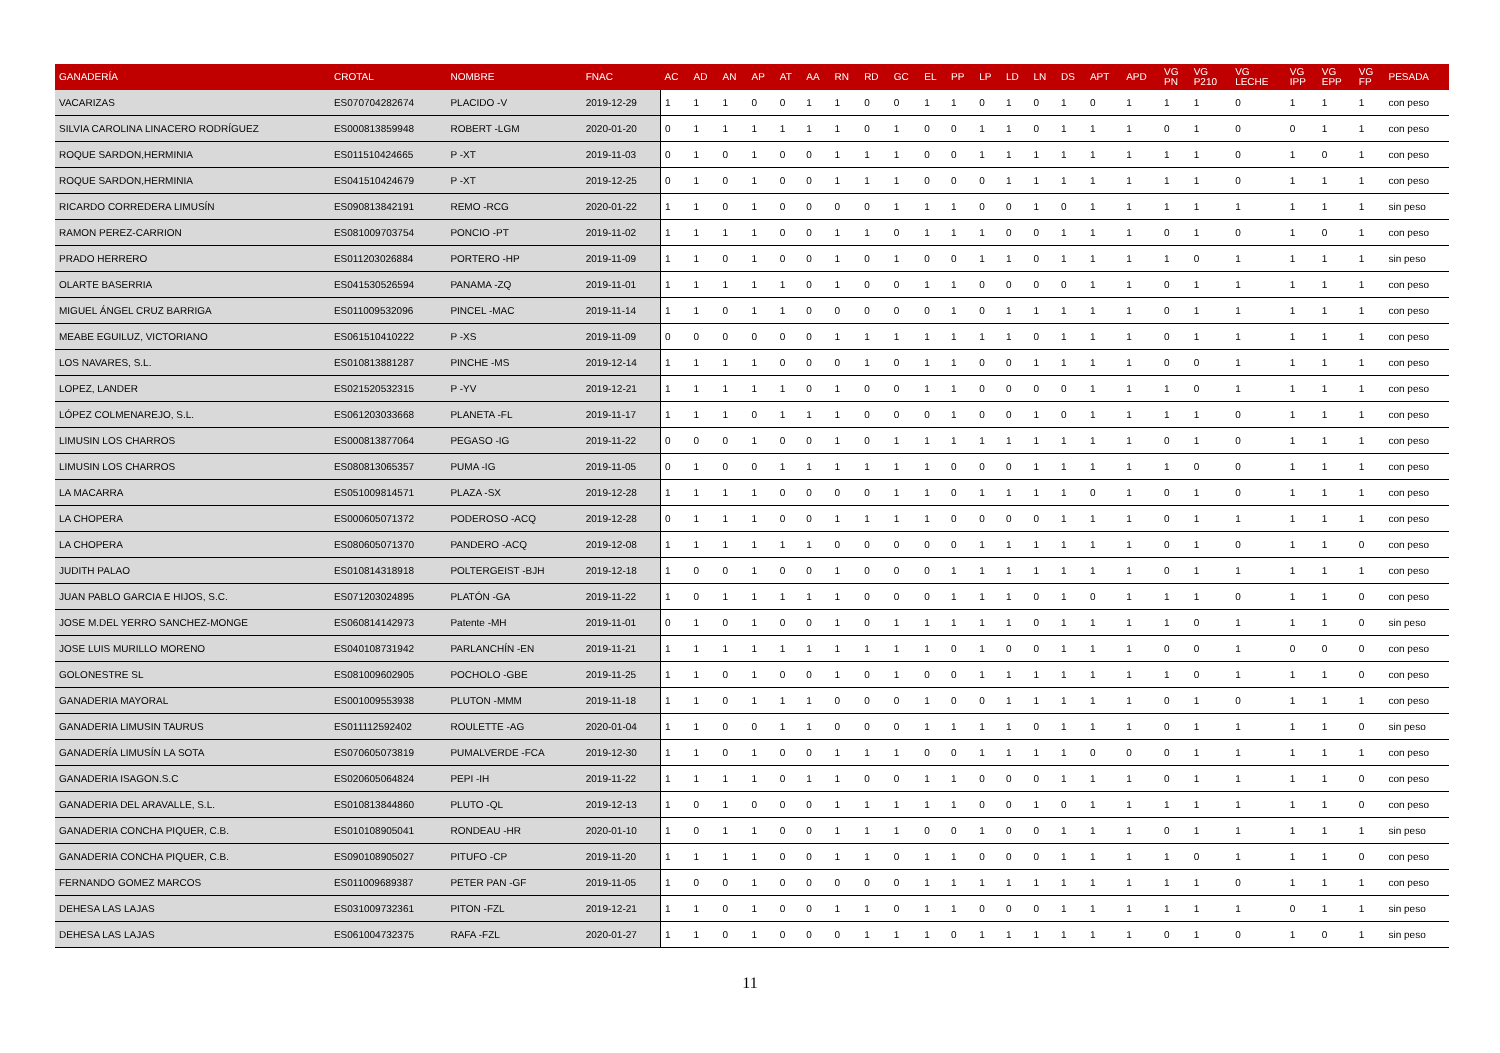| GANADERÍA | CROTAL | NOMBRE | FNAC | AC | AD | AN | AP | AT | AA | RN | RD | GC | EL | PP | LP | LD | LN | DS | APT | APD | VG PN | VG P210 | VG LECHE | VG IPP | VG EPP | VG FP | PESADA |
| --- | --- | --- | --- | --- | --- | --- | --- | --- | --- | --- | --- | --- | --- | --- | --- | --- | --- | --- | --- | --- | --- | --- | --- | --- | --- | --- | --- |
| VACARIZAS | ES070704282674 | PLACIDO -V | 2019-12-29 | 1 | 1 | 1 | 0 | 0 | 1 | 1 | 0 | 0 | 1 | 1 | 0 | 1 | 0 | 1 | 0 | 1 | 1 | 1 | 0 | 1 | 1 | 1 | con peso |
| SILVIA CAROLINA LINACERO RODRÍGUEZ | ES000813859948 | ROBERT -LGM | 2020-01-20 | 0 | 1 | 1 | 1 | 1 | 1 | 1 | 0 | 1 | 0 | 0 | 1 | 1 | 0 | 1 | 1 | 1 | 0 | 1 | 0 | 0 | 1 | 1 | con peso |
| ROQUE SARDON,HERMINIA | ES011510424665 | P -XT | 2019-11-03 | 0 | 1 | 0 | 1 | 0 | 0 | 1 | 1 | 1 | 0 | 0 | 1 | 1 | 1 | 1 | 1 | 1 | 1 | 1 | 0 | 1 | 0 | 1 | con peso |
| ROQUE SARDON,HERMINIA | ES041510424679 | P -XT | 2019-12-25 | 0 | 1 | 0 | 1 | 0 | 0 | 1 | 1 | 1 | 0 | 0 | 0 | 1 | 1 | 1 | 1 | 1 | 1 | 1 | 0 | 1 | 1 | 1 | con peso |
| RICARDO CORREDERA LIMUSÍN | ES090813842191 | REMO -RCG | 2020-01-22 | 1 | 1 | 0 | 1 | 0 | 0 | 0 | 0 | 1 | 1 | 1 | 0 | 0 | 1 | 0 | 1 | 1 | 1 | 1 | 1 | 1 | 1 | 1 | sin peso |
| RAMON PEREZ-CARRION | ES081009703754 | PONCIO -PT | 2019-11-02 | 1 | 1 | 1 | 1 | 0 | 0 | 1 | 1 | 0 | 1 | 1 | 1 | 0 | 0 | 1 | 1 | 1 | 0 | 1 | 0 | 1 | 0 | 1 | con peso |
| PRADO HERRERO | ES011203026884 | PORTERO -HP | 2019-11-09 | 1 | 1 | 0 | 1 | 0 | 0 | 1 | 0 | 1 | 0 | 0 | 1 | 1 | 0 | 1 | 1 | 1 | 1 | 0 | 1 | 1 | 1 | 1 | sin peso |
| OLARTE BASERRIA | ES041530526594 | PANAMA -ZQ | 2019-11-01 | 1 | 1 | 1 | 1 | 1 | 0 | 1 | 0 | 0 | 1 | 1 | 0 | 0 | 0 | 0 | 1 | 1 | 0 | 1 | 1 | 1 | 1 | 1 | con peso |
| MIGUEL ÁNGEL CRUZ BARRIGA | ES011009532096 | PINCEL -MAC | 2019-11-14 | 1 | 1 | 0 | 1 | 1 | 0 | 0 | 0 | 0 | 0 | 1 | 0 | 1 | 1 | 1 | 1 | 1 | 0 | 1 | 1 | 1 | 1 | 1 | con peso |
| MEABE EGUILUZ, VICTORIANO | ES061510410222 | P -XS | 2019-11-09 | 0 | 0 | 0 | 0 | 0 | 0 | 1 | 1 | 1 | 1 | 1 | 1 | 1 | 0 | 1 | 1 | 1 | 0 | 1 | 1 | 1 | 1 | 1 | con peso |
| LOS NAVARES, S.L. | ES010813881287 | PINCHE -MS | 2019-12-14 | 1 | 1 | 1 | 1 | 0 | 0 | 0 | 1 | 0 | 1 | 1 | 0 | 0 | 1 | 1 | 1 | 1 | 0 | 0 | 1 | 1 | 1 | 1 | con peso |
| LOPEZ, LANDER | ES021520532315 | P -YV | 2019-12-21 | 1 | 1 | 1 | 1 | 1 | 0 | 1 | 0 | 0 | 1 | 1 | 0 | 0 | 0 | 0 | 1 | 1 | 1 | 0 | 1 | 1 | 1 | 1 | con peso |
| LÓPEZ COLMENAREJO, S.L. | ES061203033668 | PLANETA -FL | 2019-11-17 | 1 | 1 | 1 | 0 | 1 | 1 | 1 | 0 | 0 | 0 | 1 | 0 | 0 | 1 | 0 | 1 | 1 | 1 | 1 | 0 | 1 | 1 | 1 | con peso |
| LIMUSIN LOS CHARROS | ES000813877064 | PEGASO -IG | 2019-11-22 | 0 | 0 | 0 | 1 | 0 | 0 | 1 | 0 | 1 | 1 | 1 | 1 | 1 | 1 | 1 | 1 | 1 | 0 | 1 | 0 | 1 | 1 | 1 | con peso |
| LIMUSIN LOS CHARROS | ES080813065357 | PUMA -IG | 2019-11-05 | 0 | 1 | 0 | 0 | 1 | 1 | 1 | 1 | 1 | 1 | 0 | 0 | 0 | 1 | 1 | 1 | 1 | 1 | 0 | 0 | 1 | 1 | 1 | con peso |
| LA MACARRA | ES051009814571 | PLAZA -SX | 2019-12-28 | 1 | 1 | 1 | 1 | 0 | 0 | 0 | 0 | 1 | 1 | 0 | 1 | 1 | 1 | 1 | 0 | 1 | 0 | 1 | 0 | 1 | 1 | 1 | con peso |
| LA CHOPERA | ES000605071372 | PODEROSO -ACQ | 2019-12-28 | 0 | 1 | 1 | 1 | 0 | 0 | 1 | 1 | 1 | 1 | 0 | 0 | 0 | 0 | 1 | 1 | 1 | 0 | 1 | 1 | 1 | 1 | 1 | con peso |
| LA CHOPERA | ES080605071370 | PANDERO -ACQ | 2019-12-08 | 1 | 1 | 1 | 1 | 1 | 1 | 0 | 0 | 0 | 0 | 0 | 1 | 1 | 1 | 1 | 1 | 1 | 0 | 1 | 0 | 1 | 1 | 0 | con peso |
| JUDITH PALAO | ES010814318918 | POLTERGEIST -BJH | 2019-12-18 | 1 | 0 | 0 | 1 | 0 | 0 | 1 | 0 | 0 | 0 | 1 | 1 | 1 | 1 | 1 | 1 | 1 | 0 | 1 | 1 | 1 | 1 | 1 | con peso |
| JUAN PABLO GARCIA E HIJOS, S.C. | ES071203024895 | PLATÓN -GA | 2019-11-22 | 1 | 0 | 1 | 1 | 1 | 1 | 1 | 0 | 0 | 0 | 1 | 1 | 1 | 0 | 1 | 0 | 1 | 1 | 1 | 0 | 1 | 1 | 0 | con peso |
| JOSE M.DEL YERRO SANCHEZ-MONGE | ES060814142973 | Patente -MH | 2019-11-01 | 0 | 1 | 0 | 1 | 0 | 0 | 1 | 0 | 1 | 1 | 1 | 1 | 1 | 0 | 1 | 1 | 1 | 1 | 0 | 1 | 1 | 1 | 0 | sin peso |
| JOSE LUIS MURILLO MORENO | ES040108731942 | PARLANCHÍN -EN | 2019-11-21 | 1 | 1 | 1 | 1 | 1 | 1 | 1 | 1 | 1 | 1 | 0 | 1 | 0 | 0 | 1 | 1 | 1 | 0 | 0 | 1 | 0 | 0 | 0 | con peso |
| GOLONESTRE SL | ES081009602905 | POCHOLO -GBE | 2019-11-25 | 1 | 1 | 0 | 1 | 0 | 0 | 1 | 0 | 1 | 0 | 0 | 1 | 1 | 1 | 1 | 1 | 1 | 1 | 0 | 1 | 1 | 1 | 0 | con peso |
| GANADERIA MAYORAL | ES001009553938 | PLUTON -MMM | 2019-11-18 | 1 | 1 | 0 | 1 | 1 | 1 | 0 | 0 | 0 | 1 | 0 | 0 | 1 | 1 | 1 | 1 | 1 | 0 | 1 | 0 | 1 | 1 | 1 | con peso |
| GANADERIA LIMUSIN TAURUS | ES011112592402 | ROULETTE -AG | 2020-01-04 | 1 | 1 | 0 | 0 | 1 | 1 | 0 | 0 | 0 | 1 | 1 | 1 | 1 | 0 | 1 | 1 | 1 | 0 | 1 | 1 | 1 | 1 | 0 | sin peso |
| GANADERÍA LIMUSÍN LA SOTA | ES070605073819 | PUMALVERDE -FCA | 2019-12-30 | 1 | 1 | 0 | 1 | 0 | 0 | 1 | 1 | 1 | 0 | 0 | 1 | 1 | 1 | 1 | 0 | 0 | 0 | 1 | 1 | 1 | 1 | 1 | con peso |
| GANADERIA ISAGON.S.C | ES020605064824 | PEPI -IH | 2019-11-22 | 1 | 1 | 1 | 1 | 0 | 1 | 1 | 0 | 0 | 1 | 1 | 0 | 0 | 0 | 1 | 1 | 1 | 0 | 1 | 1 | 1 | 1 | 0 | con peso |
| GANADERIA DEL ARAVALLE, S.L. | ES010813844860 | PLUTO -QL | 2019-12-13 | 1 | 0 | 1 | 0 | 0 | 0 | 1 | 1 | 1 | 1 | 1 | 0 | 0 | 1 | 0 | 1 | 1 | 1 | 1 | 1 | 1 | 1 | 0 | con peso |
| GANADERIA CONCHA PIQUER, C.B. | ES010108905041 | RONDEAU -HR | 2020-01-10 | 1 | 0 | 1 | 1 | 0 | 0 | 1 | 1 | 1 | 0 | 0 | 1 | 0 | 0 | 1 | 1 | 1 | 0 | 1 | 1 | 1 | 1 | 1 | sin peso |
| GANADERIA CONCHA PIQUER, C.B. | ES090108905027 | PITUFO -CP | 2019-11-20 | 1 | 1 | 1 | 1 | 0 | 0 | 1 | 1 | 0 | 1 | 1 | 0 | 0 | 0 | 1 | 1 | 1 | 1 | 0 | 1 | 1 | 1 | 0 | con peso |
| FERNANDO GOMEZ MARCOS | ES011009689387 | PETER PAN -GF | 2019-11-05 | 1 | 0 | 0 | 1 | 0 | 0 | 0 | 0 | 0 | 1 | 1 | 1 | 1 | 1 | 1 | 1 | 1 | 1 | 1 | 0 | 1 | 1 | 1 | con peso |
| DEHESA LAS LAJAS | ES031009732361 | PITON -FZL | 2019-12-21 | 1 | 1 | 0 | 1 | 0 | 0 | 1 | 1 | 0 | 1 | 1 | 0 | 0 | 0 | 1 | 1 | 1 | 1 | 1 | 1 | 0 | 1 | 1 | sin peso |
| DEHESA LAS LAJAS | ES061004732375 | RAFA -FZL | 2020-01-27 | 1 | 1 | 0 | 1 | 0 | 0 | 0 | 1 | 1 | 1 | 0 | 1 | 1 | 1 | 1 | 1 | 1 | 0 | 1 | 0 | 1 | 0 | 1 | sin peso |
11